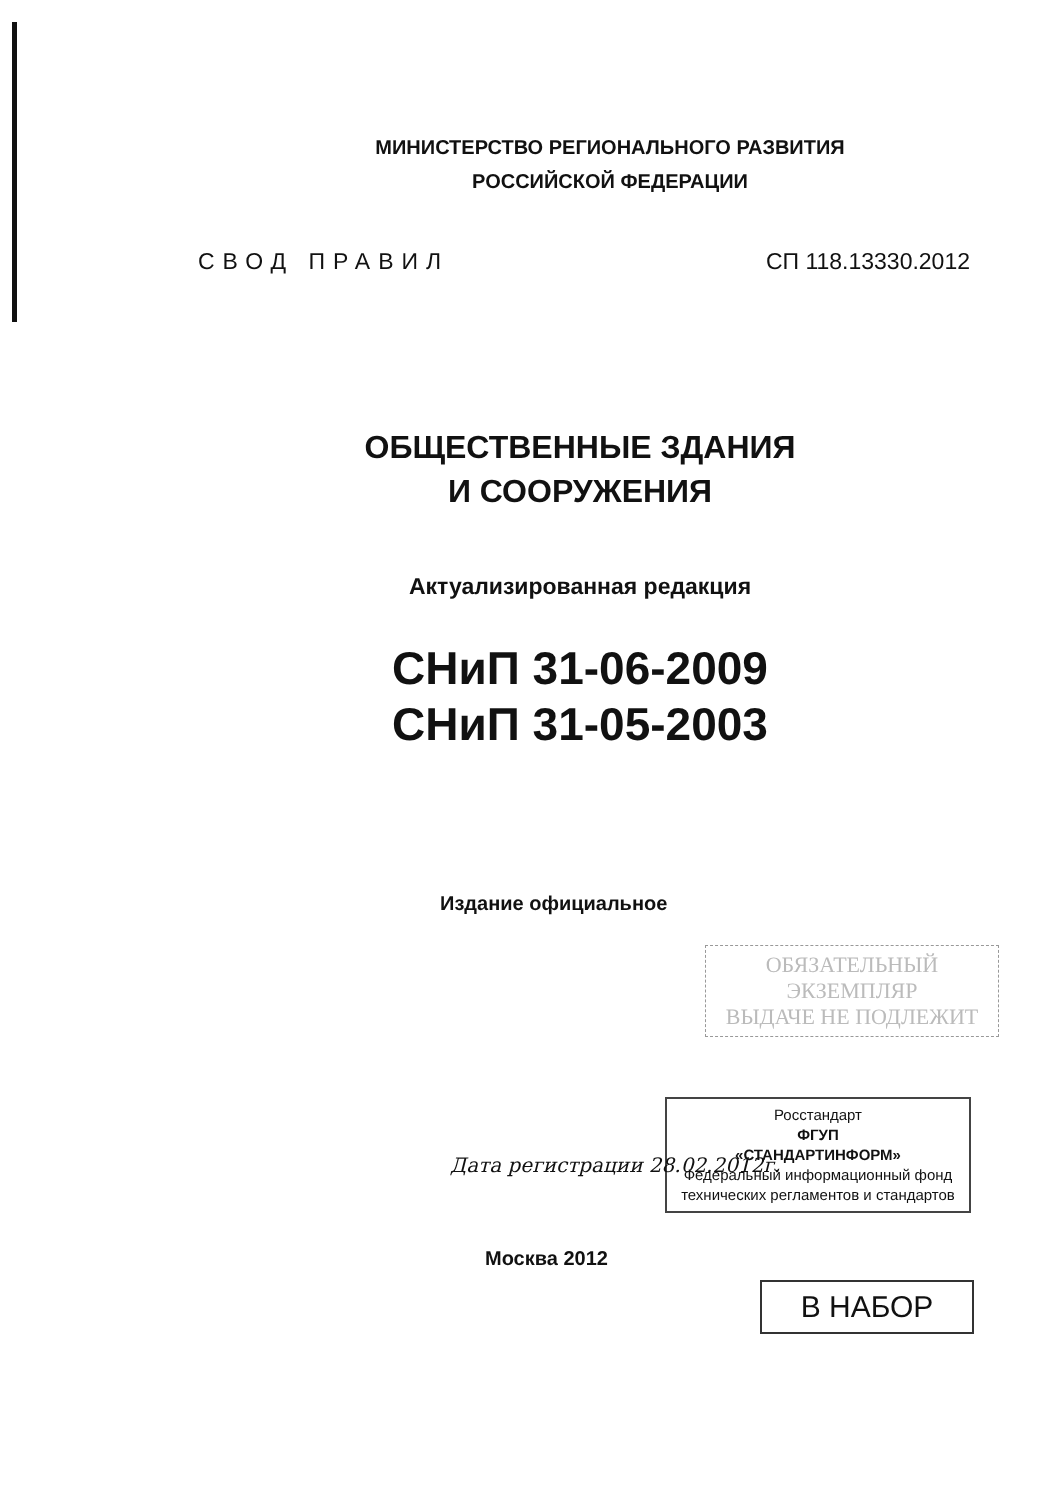МИНИСТЕРСТВО РЕГИОНАЛЬНОГО РАЗВИТИЯ
РОССИЙСКОЙ ФЕДЕРАЦИИ
СВОД ПРАВИЛ СП 118.13330.2012
ОБЩЕСТВЕННЫЕ ЗДАНИЯ
И СООРУЖЕНИЯ
Актуализированная редакция
СНиП 31-06-2009
СНиП 31-05-2003
Издание официальное
ОБЯЗАТЕЛЬНЫЙ
ЭКЗЕМПЛЯР
ВЫДАЧЕ НЕ ПОДЛЕЖИТ
Росстандарт
ФГУП
«СТАНДАРТИНФОРМ»
Федеральный информационный фонд технических регламентов и стандартов
Дата регистрации 28.02.2012г.
Москва 2012
В НАБОР